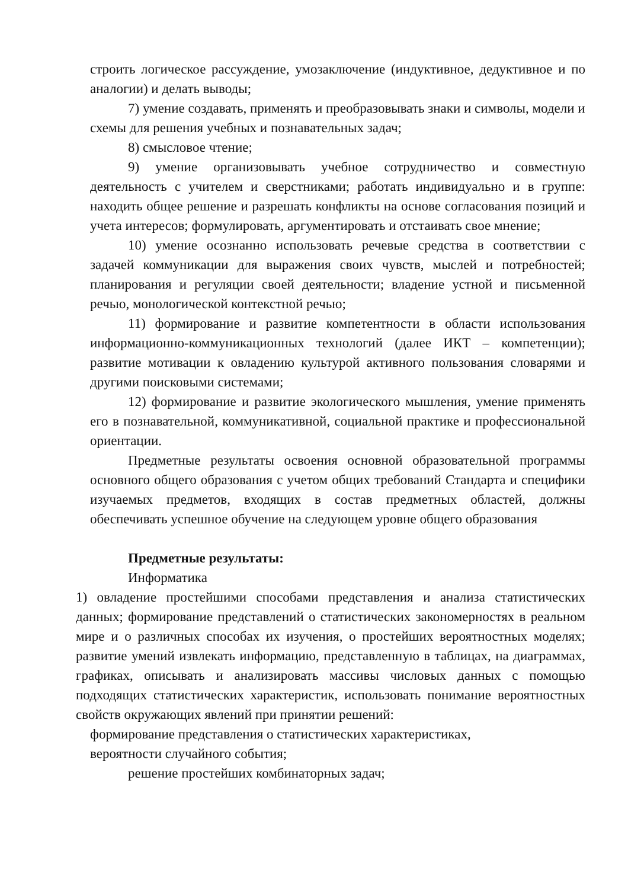строить логическое рассуждение, умозаключение (индуктивное, дедуктивное и по аналогии) и делать выводы;
7) умение создавать, применять и преобразовывать знаки и символы, модели и схемы для решения учебных и познавательных задач;
8) смысловое чтение;
9) умение организовывать учебное сотрудничество и совместную деятельность с учителем и сверстниками; работать индивидуально и в группе: находить общее решение и разрешать конфликты на основе согласования позиций и учета интересов; формулировать, аргументировать и отстаивать свое мнение;
10) умение осознанно использовать речевые средства в соответствии с задачей коммуникации для выражения своих чувств, мыслей и потребностей; планирования и регуляции своей деятельности; владение устной и письменной речью, монологической контекстной речью;
11) формирование и развитие компетентности в области использования информационно-коммуникационных технологий (далее ИКТ – компетенции); развитие мотивации к овладению культурой активного пользования словарями и другими поисковыми системами;
12) формирование и развитие экологического мышления, умение применять его в познавательной, коммуникативной, социальной практике и профессиональной ориентации.
Предметные результаты освоения основной образовательной программы основного общего образования с учетом общих требований Стандарта и специфики изучаемых предметов, входящих в состав предметных областей, должны обеспечивать успешное обучение на следующем уровне общего образования
Предметные результаты:
Информатика
1) овладение простейшими способами представления и анализа статистических данных; формирование представлений о статистических закономерностях в реальном мире и о различных способах их изучения, о простейших вероятностных моделях; развитие умений извлекать информацию, представленную в таблицах, на диаграммах, графиках, описывать и анализировать массивы числовых данных с помощью подходящих статистических характеристик, использовать понимание вероятностных свойств окружающих явлений при принятии решений:
формирование представления о статистических характеристиках,
вероятности случайного события;
решение простейших комбинаторных задач;